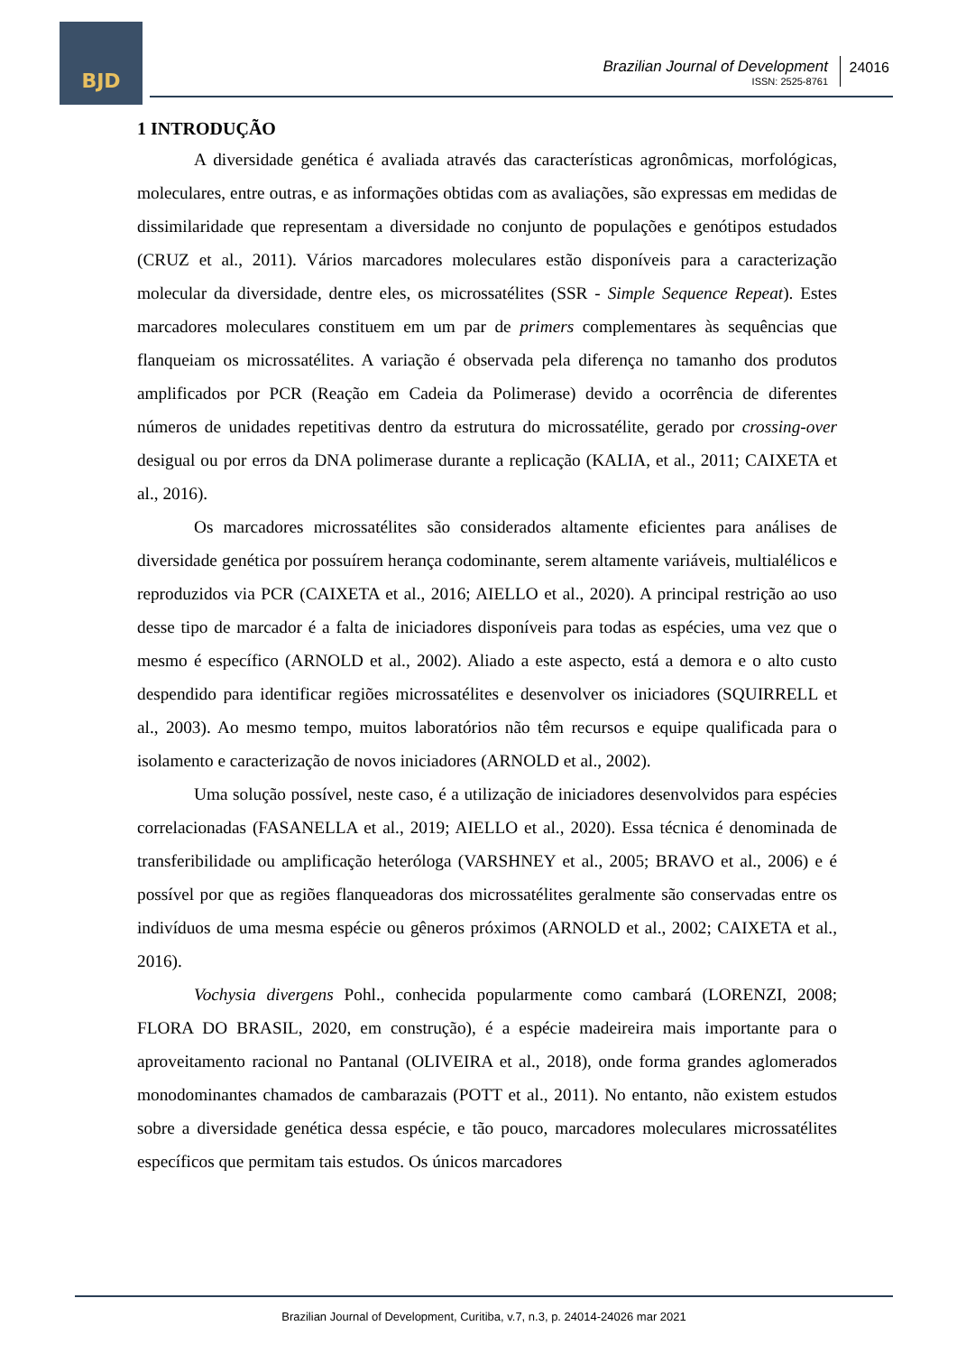BJD
Brazilian Journal of Development
ISSN: 2525-8761
24016
1 INTRODUÇÃO
A diversidade genética é avaliada através das características agronômicas, morfológicas, moleculares, entre outras, e as informações obtidas com as avaliações, são expressas em medidas de dissimilaridade que representam a diversidade no conjunto de populações e genótipos estudados (CRUZ et al., 2011). Vários marcadores moleculares estão disponíveis para a caracterização molecular da diversidade, dentre eles, os microssatélites (SSR - Simple Sequence Repeat). Estes marcadores moleculares constituem em um par de primers complementares às sequências que flanqueiam os microssatélites. A variação é observada pela diferença no tamanho dos produtos amplificados por PCR (Reação em Cadeia da Polimerase) devido a ocorrência de diferentes números de unidades repetitivas dentro da estrutura do microssatélite, gerado por crossing-over desigual ou por erros da DNA polimerase durante a replicação (KALIA, et al., 2011; CAIXETA et al., 2016).
Os marcadores microssatélites são considerados altamente eficientes para análises de diversidade genética por possuírem herança codominante, serem altamente variáveis, multialélicos e reproduzidos via PCR (CAIXETA et al., 2016; AIELLO et al., 2020). A principal restrição ao uso desse tipo de marcador é a falta de iniciadores disponíveis para todas as espécies, uma vez que o mesmo é específico (ARNOLD et al., 2002). Aliado a este aspecto, está a demora e o alto custo despendido para identificar regiões microssatélites e desenvolver os iniciadores (SQUIRRELL et al., 2003). Ao mesmo tempo, muitos laboratórios não têm recursos e equipe qualificada para o isolamento e caracterização de novos iniciadores (ARNOLD et al., 2002).
Uma solução possível, neste caso, é a utilização de iniciadores desenvolvidos para espécies correlacionadas (FASANELLA et al., 2019; AIELLO et al., 2020). Essa técnica é denominada de transferibilidade ou amplificação heteróloga (VARSHNEY et al., 2005; BRAVO et al., 2006) e é possível por que as regiões flanqueadoras dos microssatélites geralmente são conservadas entre os indivíduos de uma mesma espécie ou gêneros próximos (ARNOLD et al., 2002; CAIXETA et al., 2016).
Vochysia divergens Pohl., conhecida popularmente como cambará (LORENZI, 2008; FLORA DO BRASIL, 2020, em construção), é a espécie madeireira mais importante para o aproveitamento racional no Pantanal (OLIVEIRA et al., 2018), onde forma grandes aglomerados monodominantes chamados de cambarazais (POTT et al., 2011). No entanto, não existem estudos sobre a diversidade genética dessa espécie, e tão pouco, marcadores moleculares microssatélites específicos que permitam tais estudos. Os únicos marcadores
Brazilian Journal of Development, Curitiba, v.7, n.3, p. 24014-24026 mar 2021